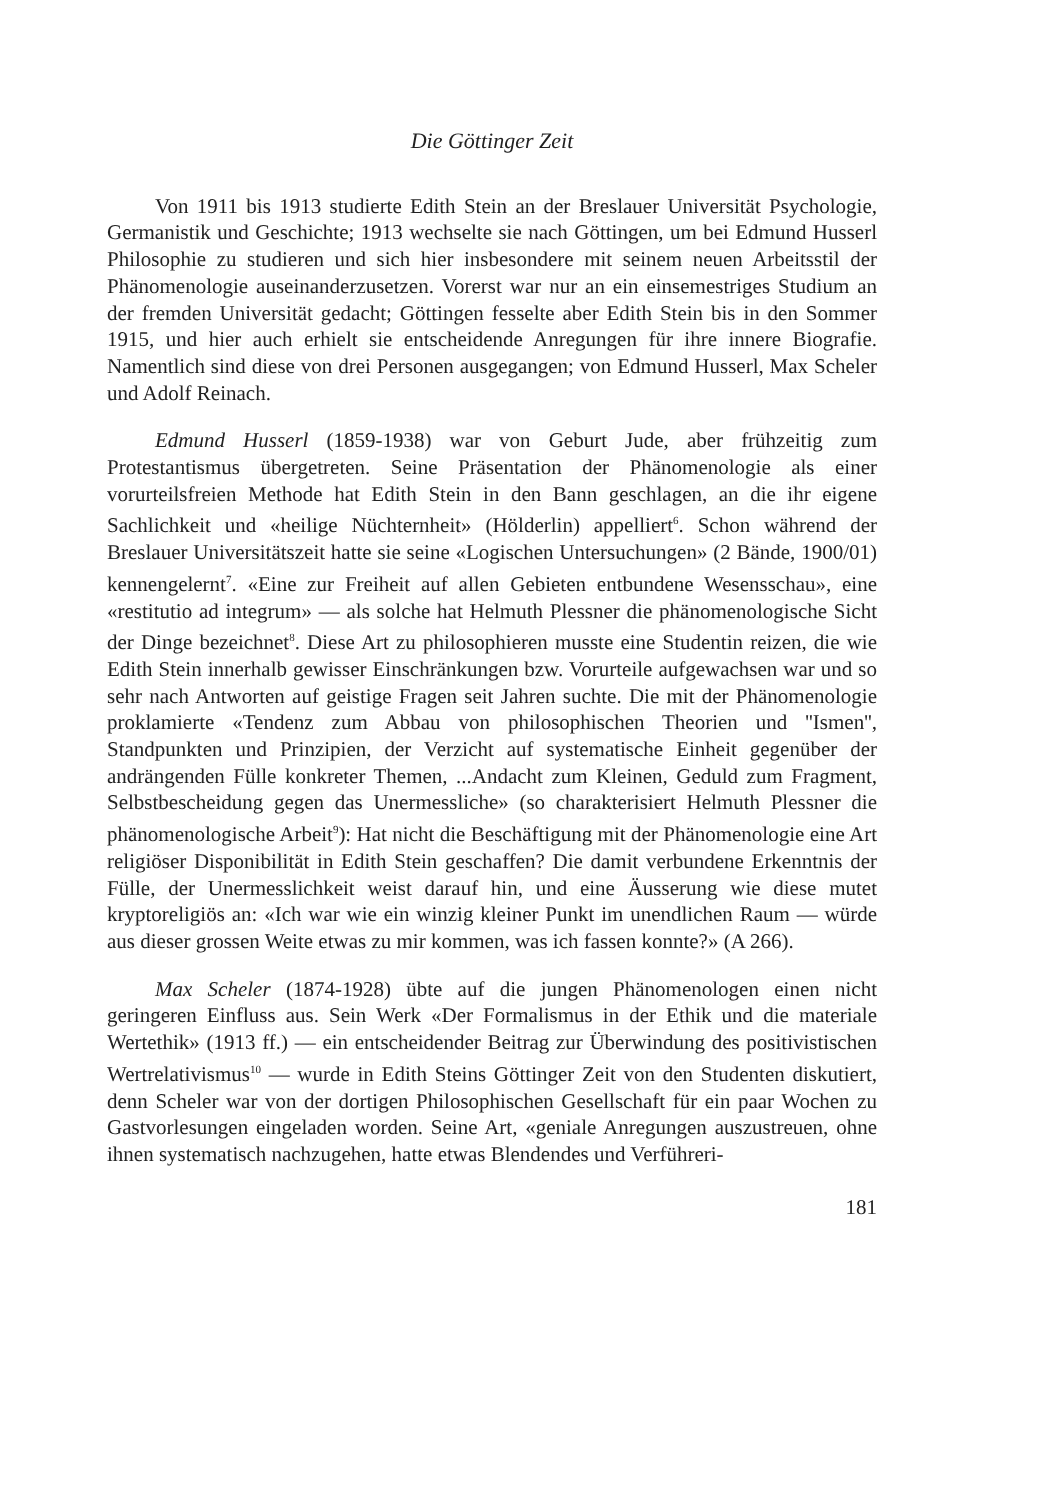Die Göttinger Zeit
Von 1911 bis 1913 studierte Edith Stein an der Breslauer Universität Psychologie, Germanistik und Geschichte; 1913 wechselte sie nach Göttingen, um bei Edmund Husserl Philosophie zu studieren und sich hier insbesondere mit seinem neuen Arbeitsstil der Phänomenologie auseinanderzusetzen. Vorerst war nur an ein einsemestriges Studium an der fremden Universität gedacht; Göttingen fesselte aber Edith Stein bis in den Sommer 1915, und hier auch erhielt sie entscheidende Anregungen für ihre innere Biografie. Namentlich sind diese von drei Personen ausgegangen; von Edmund Husserl, Max Scheler und Adolf Reinach.
Edmund Husserl (1859-1938) war von Geburt Jude, aber frühzeitig zum Protestantismus übergetreten. Seine Präsentation der Phänomenologie als einer vorurteilsfreien Methode hat Edith Stein in den Bann geschlagen, an die ihr eigene Sachlichkeit und «heilige Nüchternheit» (Hölderlin) appelliert<sup>6</sup>. Schon während der Breslauer Universitätszeit hatte sie seine «Logischen Untersuchungen» (2 Bände, 1900/01) kennengelernt<sup>7</sup>. «Eine zur Freiheit auf allen Gebieten entbundene Wesensschau», eine «restitutio ad integrum» — als solche hat Helmuth Plessner die phänomenologische Sicht der Dinge bezeichnet<sup>8</sup>. Diese Art zu philosophieren musste eine Studentin reizen, die wie Edith Stein innerhalb gewisser Einschränkungen bzw. Vorurteile aufgewachsen war und so sehr nach Antworten auf geistige Fragen seit Jahren suchte. Die mit der Phänomenologie proklamierte «Tendenz zum Abbau von philosophischen Theorien und ''Ismen'', Standpunkten und Prinzipien, der Verzicht auf systematische Einheit gegenüber der andrängenden Fülle konkreter Themen, ...Andacht zum Kleinen, Geduld zum Fragment, Selbstbescheidung gegen das Unermessliche» (so charakterisiert Helmuth Plessner die phänomenologische Arbeit<sup>9</sup>): Hat nicht die Beschäftigung mit der Phänomenologie eine Art religiöser Disponibilität in Edith Stein geschaffen? Die damit verbundene Erkenntnis der Fülle, der Unermesslichkeit weist darauf hin, und eine Äusserung wie diese mutet kryptoreligiös an: «Ich war wie ein winzig kleiner Punkt im unendlichen Raum — würde aus dieser grossen Weite etwas zu mir kommen, was ich fassen konnte?» (A 266).
Max Scheler (1874-1928) übte auf die jungen Phänomenologen einen nicht geringeren Einfluss aus. Sein Werk «Der Formalismus in der Ethik und die materiale Wertethik» (1913 ff.) — ein entscheidender Beitrag zur Überwindung des positivistischen Wertrelativismus<sup>10</sup> — wurde in Edith Steins Göttinger Zeit von den Studenten diskutiert, denn Scheler war von der dortigen Philosophischen Gesellschaft für ein paar Wochen zu Gastvorlesungen eingeladen worden. Seine Art, «geniale Anregungen auszustreuen, ohne ihnen systematisch nachzugehen, hatte etwas Blendendes und Verführeri-
181